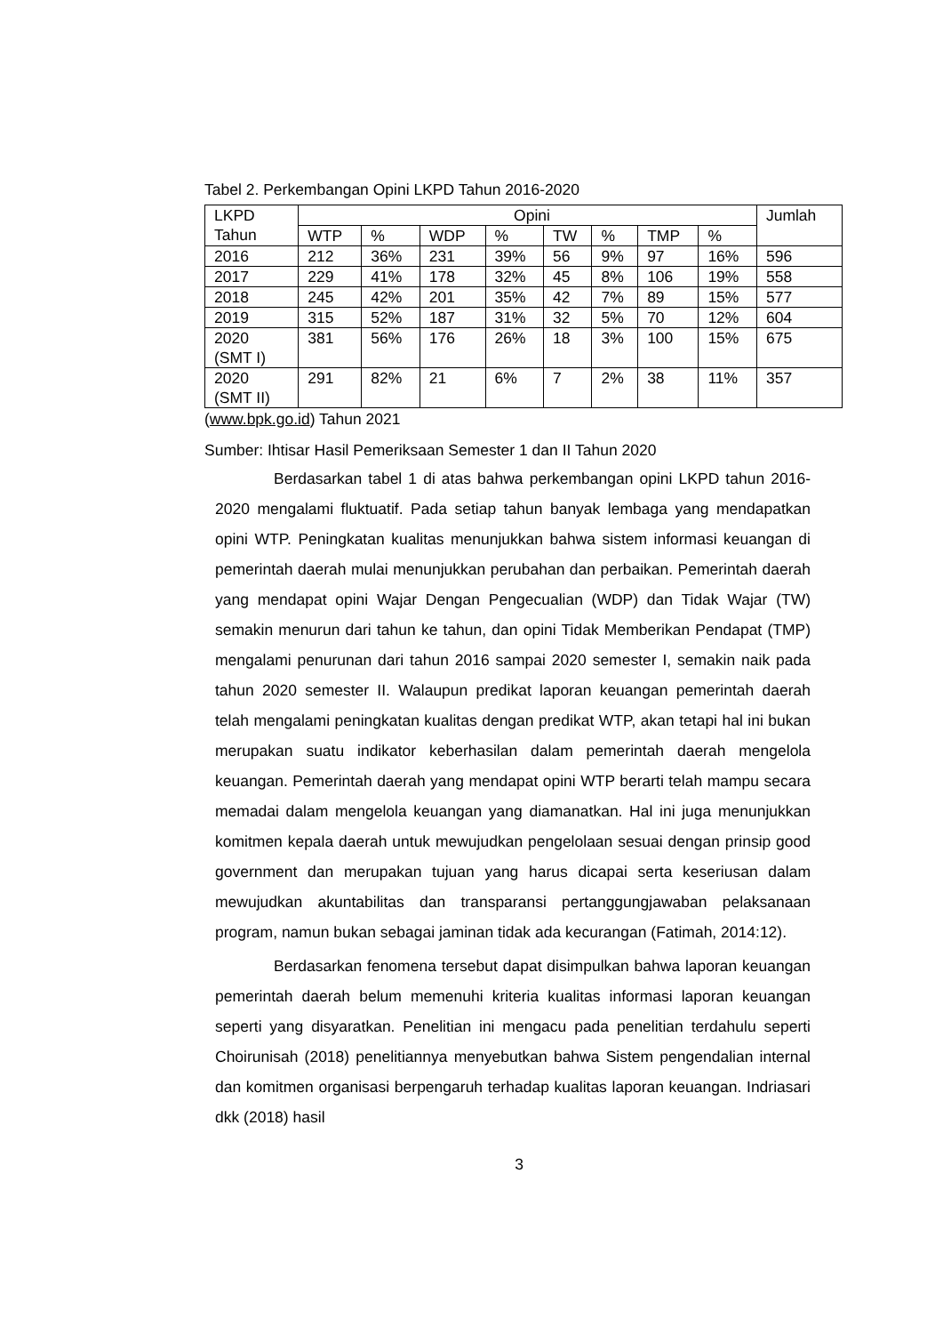Tabel 2. Perkembangan Opini LKPD Tahun 2016-2020
| LKPD Tahun | Opini | | | | | | | | Jumlah |
| --- | --- | --- | --- | --- | --- | --- | --- | --- | --- |
| | WTP | % | WDP | % | TW | % | TMP | % | |
| 2016 | 212 | 36% | 231 | 39% | 56 | 9% | 97 | 16% | 596 |
| 2017 | 229 | 41% | 178 | 32% | 45 | 8% | 106 | 19% | 558 |
| 2018 | 245 | 42% | 201 | 35% | 42 | 7% | 89 | 15% | 577 |
| 2019 | 315 | 52% | 187 | 31% | 32 | 5% | 70 | 12% | 604 |
| 2020 (SMT I) | 381 | 56% | 176 | 26% | 18 | 3% | 100 | 15% | 675 |
| 2020 (SMT II) | 291 | 82% | 21 | 6% | 7 | 2% | 38 | 11% | 357 |
(www.bpk.go.id) Tahun 2021
Sumber: Ihtisar Hasil Pemeriksaan Semester 1 dan II Tahun 2020
Berdasarkan tabel 1 di atas bahwa perkembangan opini LKPD tahun 2016-2020 mengalami fluktuatif. Pada setiap tahun banyak lembaga yang mendapatkan opini WTP. Peningkatan kualitas menunjukkan bahwa sistem informasi keuangan di pemerintah daerah mulai menunjukkan perubahan dan perbaikan. Pemerintah daerah yang mendapat opini Wajar Dengan Pengecualian (WDP) dan Tidak Wajar (TW) semakin menurun dari tahun ke tahun, dan opini Tidak Memberikan Pendapat (TMP) mengalami penurunan dari tahun 2016 sampai 2020 semester I, semakin naik pada tahun 2020 semester II. Walaupun predikat laporan keuangan pemerintah daerah telah mengalami peningkatan kualitas dengan predikat WTP, akan tetapi hal ini bukan merupakan suatu indikator keberhasilan dalam pemerintah daerah mengelola keuangan. Pemerintah daerah yang mendapat opini WTP berarti telah mampu secara memadai dalam mengelola keuangan yang diamanatkan. Hal ini juga menunjukkan komitmen kepala daerah untuk mewujudkan pengelolaan sesuai dengan prinsip good government dan merupakan tujuan yang harus dicapai serta keseriusan dalam mewujudkan akuntabilitas dan transparansi pertanggungjawaban pelaksanaan program, namun bukan sebagai jaminan tidak ada kecurangan (Fatimah, 2014:12).
Berdasarkan fenomena tersebut dapat disimpulkan bahwa laporan keuangan pemerintah daerah belum memenuhi kriteria kualitas informasi laporan keuangan seperti yang disyaratkan. Penelitian ini mengacu pada penelitian terdahulu seperti Choirunisah (2018) penelitiannya menyebutkan bahwa Sistem pengendalian internal dan komitmen organisasi berpengaruh terhadap kualitas laporan keuangan. Indriasari dkk (2018) hasil
3